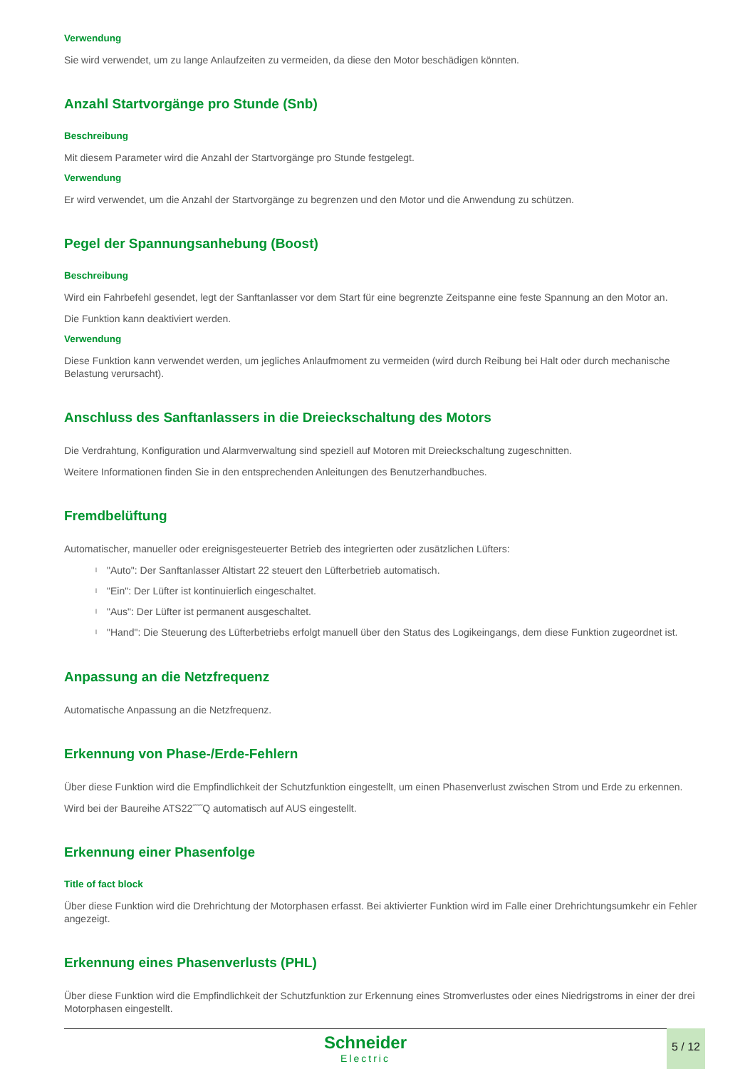Verwendung
Sie wird verwendet, um zu lange Anlaufzeiten zu vermeiden, da diese den Motor beschädigen könnten.
Anzahl Startvorgänge pro Stunde (Snb)
Beschreibung
Mit diesem Parameter wird die Anzahl der Startvorgänge pro Stunde festgelegt.
Verwendung
Er wird verwendet, um die Anzahl der Startvorgänge zu begrenzen und den Motor und die Anwendung zu schützen.
Pegel der Spannungsanhebung (Boost)
Beschreibung
Wird ein Fahrbefehl gesendet, legt der Sanftanlasser vor dem Start für eine begrenzte Zeitspanne eine feste Spannung an den Motor an.
Die Funktion kann deaktiviert werden.
Verwendung
Diese Funktion kann verwendet werden, um jegliches Anlaufmoment zu vermeiden (wird durch Reibung bei Halt oder durch mechanische Belastung verursacht).
Anschluss des Sanftanlassers in die Dreieckschaltung des Motors
Die Verdrahtung, Konfiguration und Alarmverwaltung sind speziell auf Motoren mit Dreieckschaltung zugeschnitten.
Weitere Informationen finden Sie in den entsprechenden Anleitungen des Benutzerhandbuches.
Fremdbelüftung
Automatischer, manueller oder ereignisgesteuerter Betrieb des integrierten oder zusätzlichen Lüfters:
l "Auto": Der Sanftanlasser Altistart 22 steuert den Lüfterbetrieb automatisch.
l "Ein": Der Lüfter ist kontinuierlich eingeschaltet.
l "Aus": Der Lüfter ist permanent ausgeschaltet.
l "Hand": Die Steuerung des Lüfterbetriebs erfolgt manuell über den Status des Logikeingangs, dem diese Funktion zugeordnet ist.
Anpassung an die Netzfrequenz
Automatische Anpassung an die Netzfrequenz.
Erkennung von Phase-/Erde-Fehlern
Über diese Funktion wird die Empfindlichkeit der Schutzfunktion eingestellt, um einen Phasenverlust zwischen Strom und Erde zu erkennen.
Wird bei der Baureihe ATS22˝˝˝Q automatisch auf AUS eingestellt.
Erkennung einer Phasenfolge
Title of fact block
Über diese Funktion wird die Drehrichtung der Motorphasen erfasst. Bei aktivierter Funktion wird im Falle einer Drehrichtungsumkehr ein Fehler angezeigt.
Erkennung eines Phasenverlusts (PHL)
Über diese Funktion wird die Empfindlichkeit der Schutzfunktion zur Erkennung eines Stromverlustes oder eines Niedrigstroms in einer der drei Motorphasen eingestellt.
Schneider
Electric
5 / 12